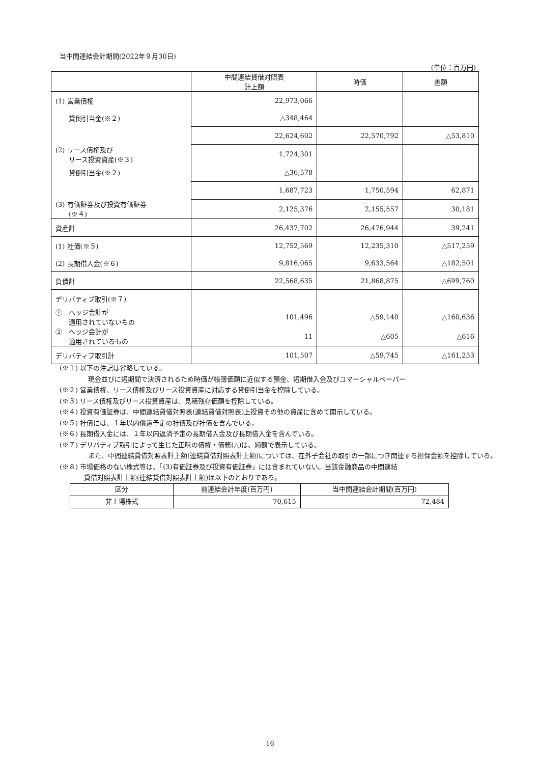当中間連結会計期間(2022年９月30日)
(単位：百万円)
| | 中間連結貸借対照表 計上額 | 時価 | 差額 |
| --- | --- | --- | --- |
| (1) 営業債権 | 22,973,066 | | |
| 貸倒引当金(※２) | △348,464 | | |
| | 22,624,602 | 22,570,792 | △53,810 |
| (2) リース債権及び リース投資資産(※３) | 1,724,301 | | |
| 貸倒引当金(※２) | △36,578 | | |
| | 1,687,723 | 1,750,594 | 62,871 |
| (3) 有価証券及び投資有価証券 (※４) | 2,125,376 | 2,155,557 | 30,181 |
| 資産計 | 26,437,702 | 26,476,944 | 39,241 |
| (1) 社債(※５) | 12,752,569 | 12,235,310 | △517,259 |
| (2) 長期借入金(※６) | 9,816,065 | 9,633,564 | △182,501 |
| 負債計 | 22,568,635 | 21,868,875 | △699,760 |
| デリバティブ取引(※７) | | | |
| ① ヘッジ会計が 適用されていないもの | 101,496 | △59,140 | △160,636 |
| ② ヘッジ会計が 適用されているもの | 11 | △605 | △616 |
| デリバティブ取引計 | 101,507 | △59,745 | △161,253 |
(※１) 以下の注記は省略している。
現金並びに短期間で決済されるため時価が帳簿価額に近似する預金、短期借入金及びコマーシャルペーパー
(※２) 営業債権、リース債権及びリース投資資産に対応する貸倒引当金を控除している。
(※３) リース債権及びリース投資資産は、見積残存価額を控除している。
(※４) 投資有価証券は、中間連結貸借対照表(連結貸借対照表)上投資その他の資産に含めて開示している。
(※５) 社債には、１年以内償還予定の社債及び社債を含んでいる。
(※６) 長期借入金には、１年以内返済予定の長期借入金及び長期借入金を含んでいる。
(※７) デリバティブ取引によって生じた正味の債権・債務(△)は、純額で表示している。
また、中間連結貸借対照表計上額(連結貸借対照表計上額)については、在外子会社の取引の一部につき関連する担保金額を控除している。
(※８) 市場価格のない株式等は、「(3)有価証券及び投資有価証券」には含まれていない。当該金融商品の中間連結
貸借対照表計上額(連結貸借対照表計上額)は以下のとおりである。
| 区分 | 前連結会計年度(百万円) | 当中間連結会計期間(百万円) |
| 非上場株式 | 70,615 | 72,484 |
16